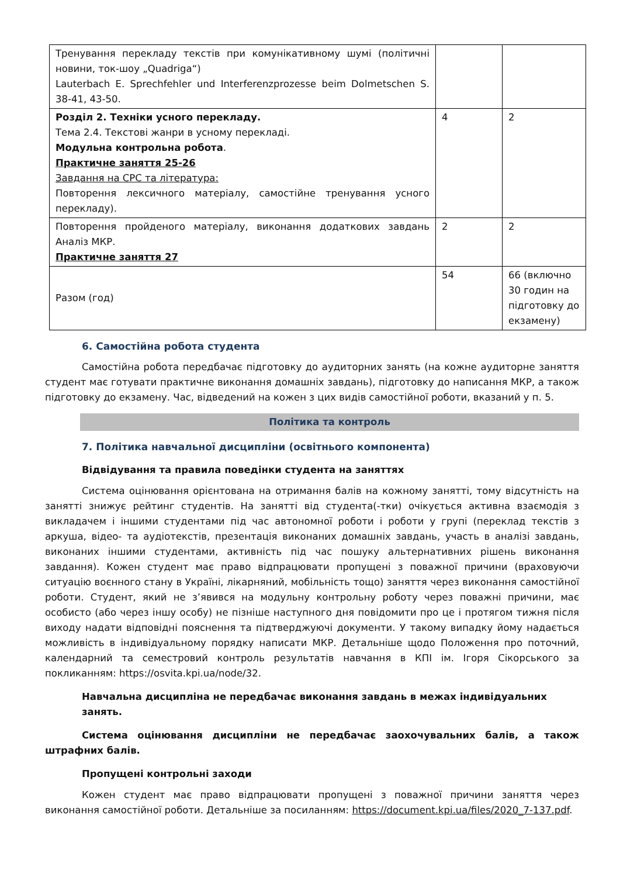| Тренування перекладу текстів при комунікативному шумі (політичні новини, ток-шоу „Quadriga“) Lauterbach E. Sprechfehler und Interferenzprozesse beim Dolmetschen S. 38-41, 43-50. | | |
| Розділ 2. Техніки усного перекладу. Тема 2.4. Текстові жанри в усному перекладі. Модульна контрольна робота . Практичне заняття 25-26 Завдання на СРС та література: Повторення лексичного матеріалу, самостійне тренування усного перекладу). | 4 | 2 |
| Повторення пройденого матеріалу, виконання додаткових завдань Аналіз МКР. Практичне заняття 27 | 2 | 2 |
| Разом (год) | 54 | 66 (включно 30 годин на підготовку до екзамену) |
6. Самостійна робота студента
Самостійна робота передбачає підготовку до аудиторних занять (на кожне аудиторне заняття студент має готувати практичне виконання домашніх завдань), підготовку до написання МКР, а також підготовку до екзамену. Час, відведений на кожен з цих видів самостійної роботи, вказаний у п. 5.
Політика та контроль
7. Політика навчальної дисципліни (освітнього компонента)
Відвідування та правила поведінки студента на заняттях
Система оцінювання орієнтована на отримання балів на кожному занятті, тому відсутність на занятті знижує рейтинг студентів. На занятті від студента(-тки) очікується активна взаємодія з викладачем і іншими студентами під час автономної роботи і роботи у групі (переклад текстів з аркуша, відео- та аудіотекстів, презентація виконаних домашніх завдань, участь в аналізі завдань, виконаних іншими студентами, активність під час пошуку альтернативних рішень виконання завдання). Кожен студент має право відпрацювати пропущені з поважної причини (враховуючи ситуацію воєнного стану в Україні, лікарняний, мобільність тощо) заняття через виконання самостійної роботи. Студент, який не з’явився на модульну контрольну роботу через поважні причини, має особисто (або через іншу особу) не пізніше наступного дня повідомити про це і протягом тижня після виходу надати відповідні пояснення та підтверджуючі документи. У такому випадку йому надається можливість в індивідуальному порядку написати МКР. Детальніше щодо Положення про поточний, календарний та семестровий контроль результатів навчання в КПІ ім. Ігоря Сікорського за покликанням: https://osvita.kpi.ua/node/32.
Навчальна дисципліна не передбачає виконання завдань в межах індивідуальних занять.
Система оцінювання дисципліни не передбачає заохочувальних балів, а також штрафних балів.
Пропущені контрольні заходи
Кожен студент має право відпрацювати пропущені з поважної причини заняття через виконання самостійної роботи. Детальніше за посиланням: https://document.kpi.ua/files/2020_7-137.pdf.